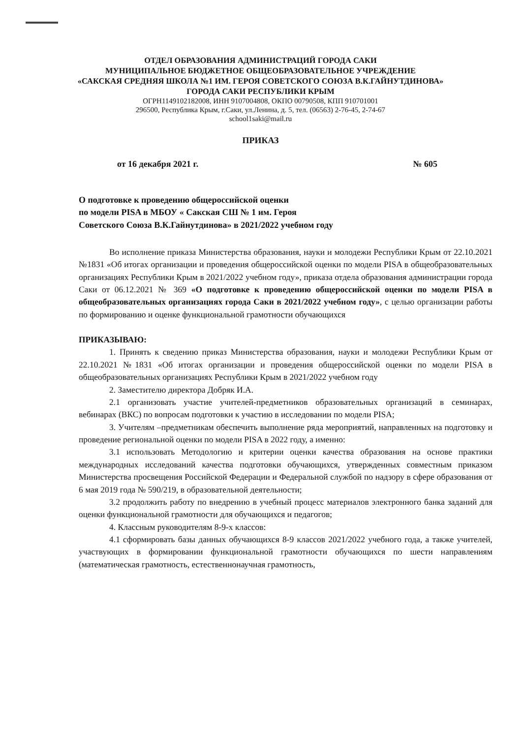ОТДЕЛ ОБРАЗОВАНИЯ АДМИНИСТРАЦИЙ ГОРОДА САКИ
МУНИЦИПАЛЬНОЕ БЮДЖЕТНОЕ ОБЩЕОБРАЗОВАТЕЛЬНОЕ УЧРЕЖДЕНИЕ
«САКСКАЯ СРЕДНЯЯ ШКОЛА №1 ИМ. ГЕРОЯ СОВЕТСКОГО СОЮЗА В.К.ГАЙНУТДИНОВА»
ГОРОДА САКИ РЕСПУБЛИКИ КРЫМ
ОГРН1149102182008, ИНН 9107004808, ОКПО 00790508, КПП 910701001
296500, Республика Крым, г.Саки, ул.Ленина, д. 5, тел. (06563) 2-76-45, 2-74-67
school1saki@mail.ru
ПРИКАЗ
от 16 декабря 2021 г. № 605
О подготовке к проведению общероссийской оценки
по модели PISA в МБОУ « Сакская СШ № 1 им. Героя
Советского Союза В.К.Гайнутдинова» в 2021/2022 учебном году
Во исполнение приказа Министерства образования, науки и молодежи Республики Крым от 22.10.2021 №1831 «Об итогах организации и проведения общероссийской оценки по модели PISA в общеобразовательных организациях Республики Крым в 2021/2022 учебном году», приказа отдела образования администрации города Саки от 06.12.2021 № 369 «О подготовке к проведению общероссийской оценки по модели PISA в общеобразовательных организациях города Саки в 2021/2022 учебном году», с целью организации работы по формированию и оценке функциональной грамотности обучающихся
ПРИКАЗЫВАЮ:
1. Принять к сведению приказ Министерства образования, науки и молодежи Республики Крым от 22.10.2021 №1831 «Об итогах организации и проведения общероссийской оценки по модели PISA в общеобразовательных организациях Республики Крым в 2021/2022 учебном году
2. Заместителю директора Добряк И.А.
2.1 организовать участие учителей-предметников образовательных организаций в семинарах, вебинарах (ВКС) по вопросам подготовки к участию в исследовании по модели PISA;
3. Учителям –предметникам обеспечить выполнение ряда мероприятий, направленных на подготовку и проведение региональной оценки по модели PISA в 2022 году, а именно:
3.1 использовать Методологию и критерии оценки качества образования на основе практики международных исследований качества подготовки обучающихся, утвержденных совместным приказом Министерства просвещения Российской Федерации и Федеральной службой по надзору в сфере образования от 6 мая 2019 года № 590/219, в образовательной деятельности;
3.2 продолжить работу по внедрению в учебный процесс материалов электронного банка заданий для оценки функциональной грамотности для обучающихся и педагогов;
4. Классным руководителям 8-9-х классов:
4.1 сформировать базы данных обучающихся 8-9 классов 2021/2022 учебного года, а также учителей, участвующих в формировании функциональной грамотности обучающихся по шести направлениям (математическая грамотность, естественнонаучная грамотность,